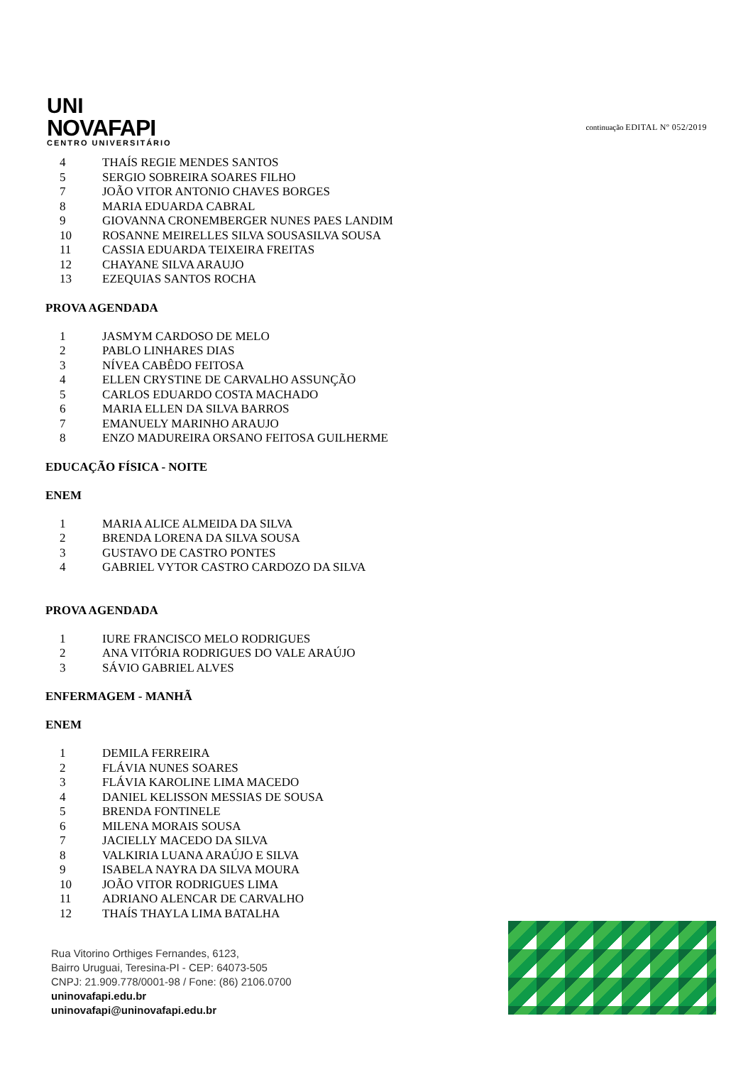UNI
NOVAFAPI
CENTRO UNIVERSITÁRIO
continuação EDITAL Nº 052/2019
4 THAÍS REGIE MENDES SANTOS
5 SERGIO SOBREIRA SOARES FILHO
7 JOÃO VITOR ANTONIO CHAVES BORGES
8 MARIA EDUARDA CABRAL
9 GIOVANNA CRONEMBERGER NUNES PAES LANDIM
10 ROSANNE MEIRELLES SILVA SOUSASILVA SOUSA
11 CASSIA EDUARDA TEIXEIRA FREITAS
12 CHAYANE SILVA ARAUJO
13 EZEQUIAS SANTOS ROCHA
PROVA AGENDADA
1 JASMYM CARDOSO DE MELO
2 PABLO LINHARES DIAS
3 NÍVEA CABÊDO FEITOSA
4 ELLEN CRYSTINE DE CARVALHO ASSUNÇÃO
5 CARLOS EDUARDO COSTA MACHADO
6 MARIA ELLEN DA SILVA BARROS
7 EMANUELY MARINHO ARAUJO
8 ENZO MADUREIRA ORSANO FEITOSA GUILHERME
EDUCAÇÃO FÍSICA - NOITE
ENEM
1 MARIA ALICE ALMEIDA DA SILVA
2 BRENDA LORENA DA SILVA SOUSA
3 GUSTAVO DE CASTRO PONTES
4 GABRIEL VYTOR CASTRO CARDOZO DA SILVA
PROVA AGENDADA
1 IURE FRANCISCO MELO RODRIGUES
2 ANA VITÓRIA RODRIGUES DO VALE ARAÚJO
3 SÁVIO GABRIEL ALVES
ENFERMAGEM - MANHÃ
ENEM
1 DEMILA FERREIRA
2 FLÁVIA NUNES SOARES
3 FLÁVIA KAROLINE LIMA MACEDO
4 DANIEL KELISSON MESSIAS DE SOUSA
5 BRENDA FONTINELE
6 MILENA MORAIS SOUSA
7 JACIELLY MACEDO DA SILVA
8 VALKIRIA LUANA ARAÚJO E SILVA
9 ISABELA NAYRA DA SILVA MOURA
10 JOÃO VITOR RODRIGUES LIMA
11 ADRIANO ALENCAR DE CARVALHO
12 THAÍS THAYLA LIMA BATALHA
Rua Vitorino Orthiges Fernandes, 6123,
Bairro Uruguai, Teresina-PI - CEP: 64073-505
CNPJ: 21.909.778/0001-98 / Fone: (86) 2106.0700
uninovafapi.edu.br
uninovafapi@uninovafapi.edu.br